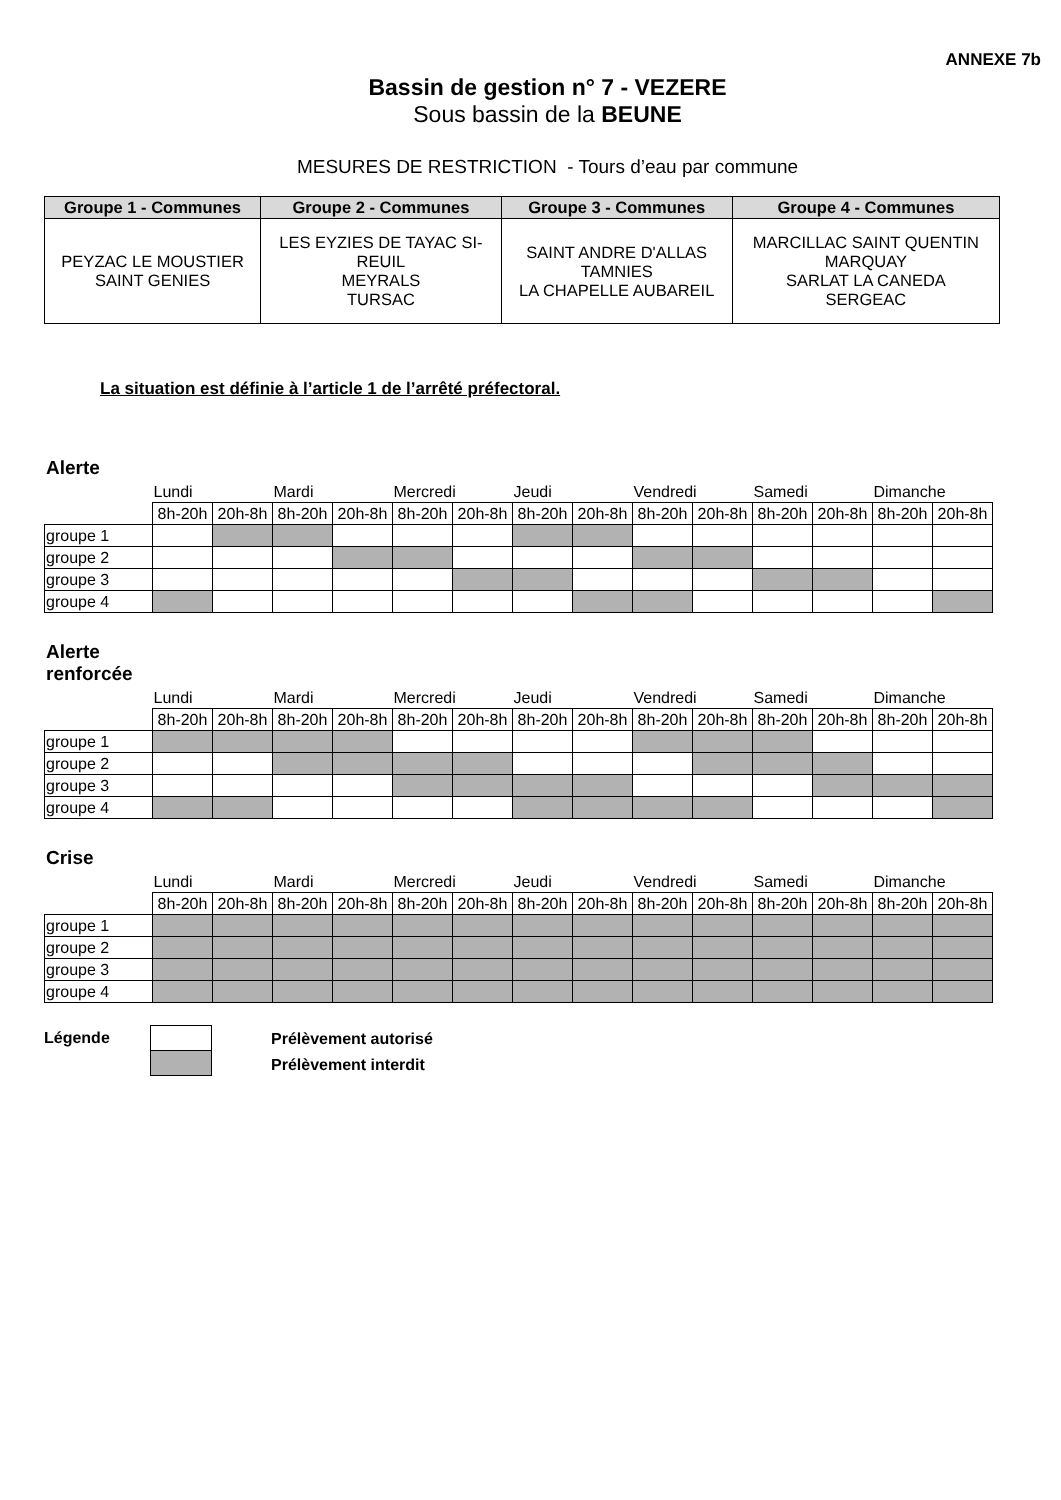ANNEXE 7b
Bassin de gestion n° 7 - VEZERE
Sous bassin de la BEUNE
MESURES DE RESTRICTION - Tours d’eau par commune
| Groupe 1 - Communes | Groupe 2 - Communes | Groupe 3 - Communes | Groupe 4 - Communes |
| --- | --- | --- | --- |
| PEYZAC LE MOUSTIER SAINT GENIES | LES EYZIES DE TAYAC SI- REUIL MEYRALS TURSAC | SAINT ANDRE D'ALLAS TAMNIES LA CHAPELLE AUBAREIL | MARCILLAC SAINT QUENTIN MARQUAY SARLAT LA CANEDA SERGEAC |
La situation est définie à l’article 1 de l’arrêté préfectoral.
Alerte
| | Lundi | | Mardi | | Mercredi | | Jeudi | | Vendredi | | Samedi | | Dimanche | |
| | 8h-20h | 20h-8h | 8h-20h | 20h-8h | 8h-20h | 20h-8h | 8h-20h | 20h-8h | 8h-20h | 20h-8h | 8h-20h | 20h-8h | 8h-20h | 20h-8h |
| groupe 1 | | | | | | | | | | | | | | |
| groupe 2 | | | | | | | | | | | | | | |
| groupe 3 | | | | | | | | | | | | | | |
| groupe 4 | | | | | | | | | | | | | | |
Alerte
renforcée
| | Lundi | | Mardi | | Mercredi | | Jeudi | | Vendredi | | Samedi | | Dimanche | |
| | 8h-20h | 20h-8h | 8h-20h | 20h-8h | 8h-20h | 20h-8h | 8h-20h | 20h-8h | 8h-20h | 20h-8h | 8h-20h | 20h-8h | 8h-20h | 20h-8h |
| groupe 1 | | | | | | | | | | | | | | |
| groupe 2 | | | | | | | | | | | | | | |
| groupe 3 | | | | | | | | | | | | | | |
| groupe 4 | | | | | | | | | | | | | | |
Crise
| | Lundi | | Mardi | | Mercredi | | Jeudi | | Vendredi | | Samedi | | Dimanche | |
| | 8h-20h | 20h-8h | 8h-20h | 20h-8h | 8h-20h | 20h-8h | 8h-20h | 20h-8h | 8h-20h | 20h-8h | 8h-20h | 20h-8h | 8h-20h | 20h-8h |
| groupe 1 | | | | | | | | | | | | | | |
| groupe 2 | | | | | | | | | | | | | | |
| groupe 3 | | | | | | | | | | | | | | |
| groupe 4 | | | | | | | | | | | | | | |
Légende
Prélèvement autorisé
Prélèvement interdit